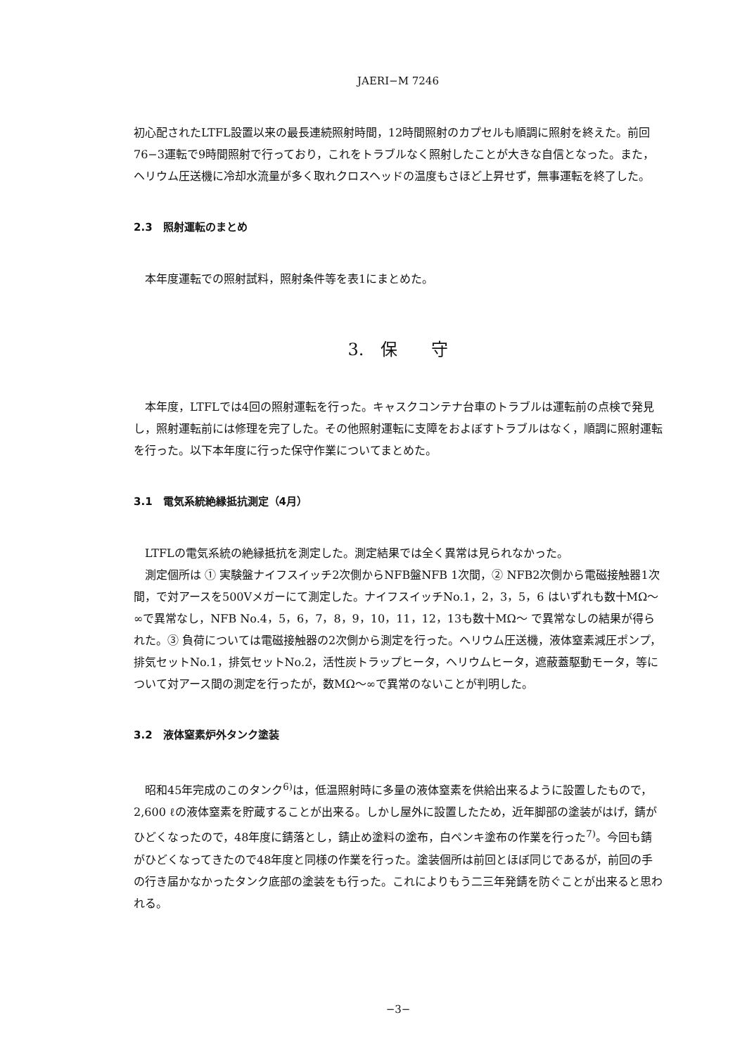JAERI−M 7246
初心配されたLTFL設置以来の最長連続照射時間，12時間照射のカプセルも順調に照射を終えた。前回76−3運転で9時間照射で行っており，これをトラブルなく照射したことが大きな自信となった。また，ヘリウム圧送機に冷却水流量が多く取れクロスヘッドの温度もさほど上昇せず，無事運転を終了した。
2.3　照射運転のまとめ
本年度運転での照射試料，照射条件等を表1にまとめた。
3.　保　　守
本年度，LTFLでは4回の照射運転を行った。キャスクコンテナ台車のトラブルは運転前の点検で発見し，照射運転前には修理を完了した。その他照射運転に支障をおよぼすトラブルはなく，順調に照射運転を行った。以下本年度に行った保守作業についてまとめた。
3.1　電気系統絶縁抵抗測定（4月）
LTFLの電気系統の絶縁抵抗を測定した。測定結果では全く異常は見られなかった。
測定個所は ① 実験盤ナイフスイッチ2次側からNFB盤NFB 1次間，② NFB2次側から電磁接触器1次間，で対アースを500Vメガーにて測定した。ナイフスイッチNo.1，2，3，5，6 はいずれも数十MΩ〜∞で異常なし，NFB No.4，5，6，7，8，9，10，11，12，13も数十MΩ〜 で異常なしの結果が得られた。③ 負荷については電磁接触器の2次側から測定を行った。ヘリウム圧送機，液体窒素減圧ポンプ，排気セットNo.1，排気セットNo.2，活性炭トラップヒータ，ヘリウムヒータ，遮蔽蓋駆動モータ，等について対アース間の測定を行ったが，数MΩ〜∞で異常のないことが判明した。
3.2　液体窒素炉外タンク塗装
昭和45年完成のこのタンク<sup>6)</sup>は，低温照射時に多量の液体窒素を供給出来るように設置したもので，2,600 ℓの液体窒素を貯蔵することが出来る。しかし屋外に設置したため，近年脚部の塗装がはげ，錆がひどくなったので，48年度に錆落とし，錆止め塗料の塗布，白ペンキ塗布の作業を行った<sup>7)</sup>。今回も錆がひどくなってきたので48年度と同様の作業を行った。塗装個所は前回とほぼ同じであるが，前回の手の行き届かなかったタンク底部の塗装をも行った。これによりもう二三年発錆を防ぐことが出来ると思われる。
−3−